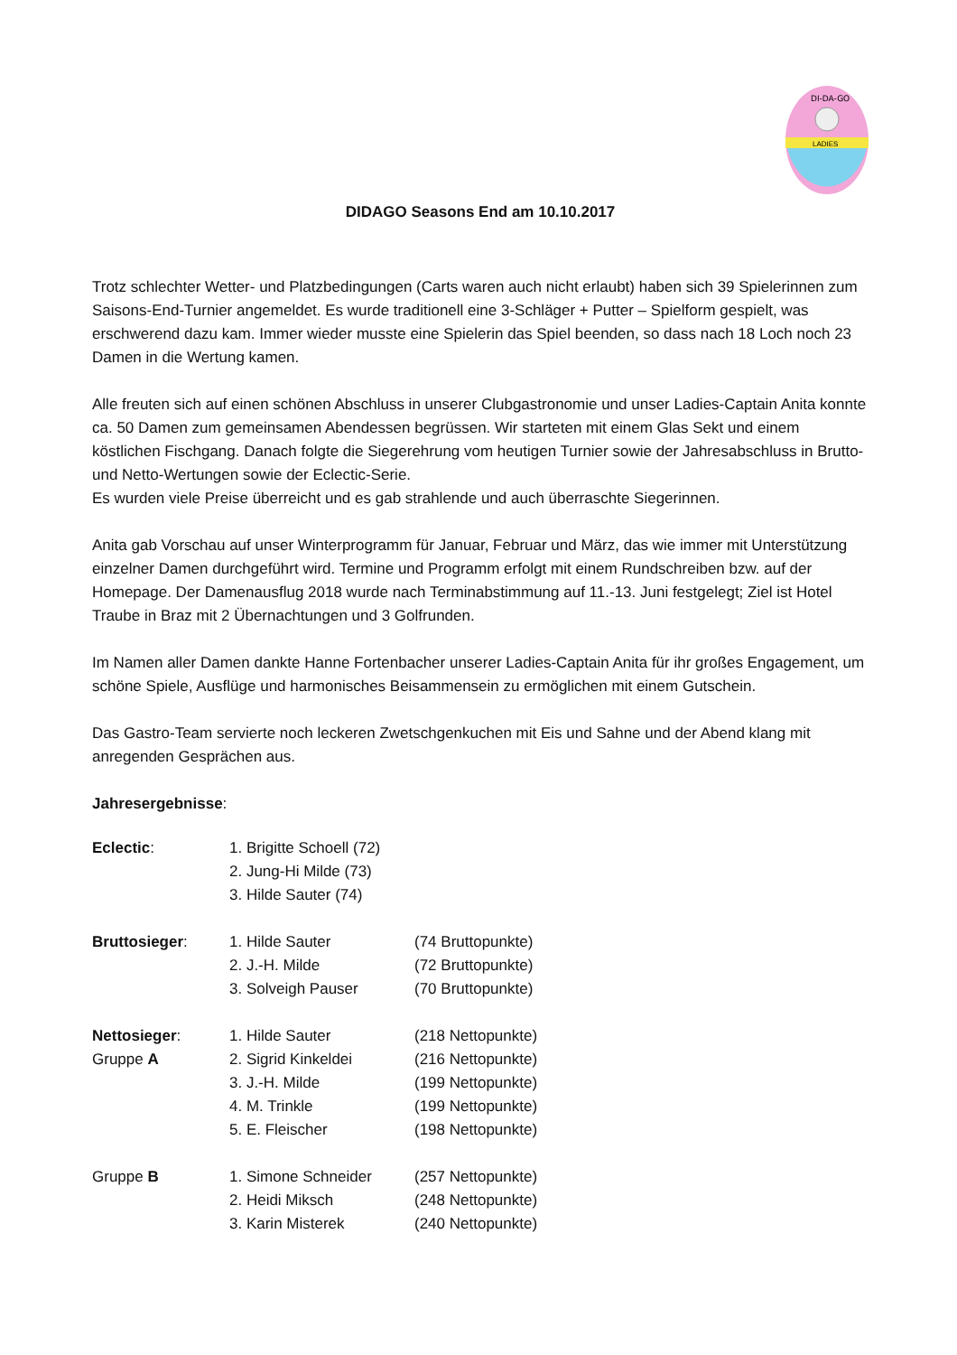DI-DA-GO
LADIES
DIDAGO Seasons End am 10.10.2017
Trotz schlechter Wetter- und Platzbedingungen (Carts waren auch nicht erlaubt) haben sich 39 Spielerinnen zum Saisons-End-Turnier angemeldet. Es wurde traditionell eine 3-Schläger + Putter – Spielform gespielt, was erschwerend dazu kam. Immer wieder musste eine Spielerin das Spiel beenden, so dass nach 18 Loch noch 23 Damen in die Wertung kamen.
Alle freuten sich auf einen schönen Abschluss in unserer Clubgastronomie und unser Ladies-Captain Anita konnte ca. 50 Damen zum gemeinsamen Abendessen begrüssen. Wir starteten mit einem Glas Sekt und einem köstlichen Fischgang. Danach folgte die Siegerehrung vom heutigen Turnier sowie der Jahresabschluss in Brutto- und Netto-Wertungen sowie der Eclectic-Serie.
Es wurden viele Preise überreicht und es gab strahlende und auch überraschte Siegerinnen.
Anita gab Vorschau auf unser Winterprogramm für Januar, Februar und März, das wie immer mit Unterstützung einzelner Damen durchgeführt wird. Termine und Programm erfolgt mit einem Rundschreiben bzw. auf der Homepage. Der Damenausflug 2018 wurde nach Terminabstimmung auf 11.-13. Juni festgelegt; Ziel ist Hotel Traube in Braz mit 2 Übernachtungen und 3 Golfrunden.
Im Namen aller Damen dankte Hanne Fortenbacher unserer Ladies-Captain Anita für ihr großes Engagement, um schöne Spiele, Ausflüge und harmonisches Beisammensein zu ermöglichen mit einem Gutschein.
Das Gastro-Team servierte noch leckeren Zwetschgenkuchen mit Eis und Sahne und der Abend klang mit anregenden Gesprächen aus.
Jahresergebnisse:
| Eclectic : | 1. Brigitte Schoell (72) | |
| | 2. Jung-Hi Milde (73) | |
| | 3. Hilde Sauter (74) | |
| Bruttosieger : | 1. Hilde Sauter | (74 Bruttopunkte) |
| | 2. J.-H. Milde | (72 Bruttopunkte) |
| | 3. Solveigh Pauser | (70 Bruttopunkte) |
| Nettosieger : | 1. Hilde Sauter | (218 Nettopunkte) |
| Gruppe A | 2. Sigrid Kinkeldei | (216 Nettopunkte) |
| | 3. J.-H. Milde | (199 Nettopunkte) |
| | 4. M. Trinkle | (199 Nettopunkte) |
| | 5. E. Fleischer | (198 Nettopunkte) |
| Gruppe B | 1. Simone Schneider | (257 Nettopunkte) |
| | 2. Heidi Miksch | (248 Nettopunkte) |
| | 3. Karin Misterek | (240 Nettopunkte) |